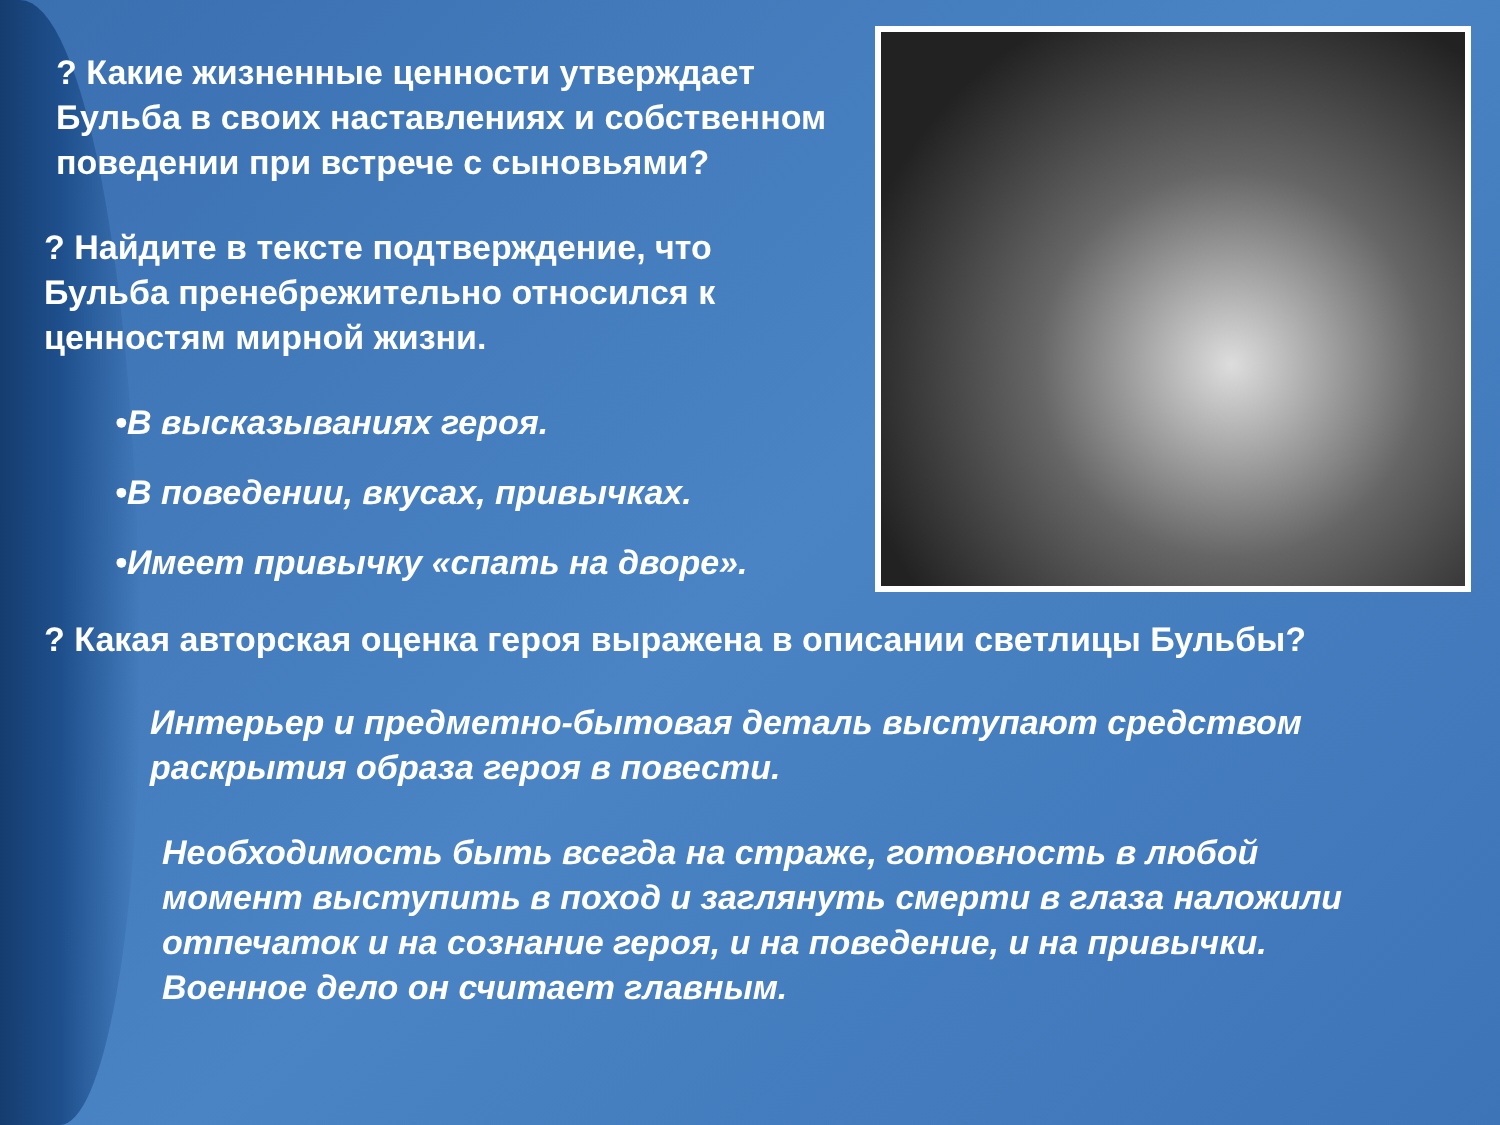? Какие жизненные ценности утверждает Бульба в своих наставлениях и собственном поведении при встрече с сыновьями?
? Найдите в тексте подтверждение, что Бульба пренебрежительно относился к ценностям мирной жизни.
•В высказываниях героя.
•В поведении, вкусах, привычках.
•Имеет привычку «спать на дворе».
? Какая авторская оценка героя выражена в описании светлицы Бульбы?
Интерьер и предметно-бытовая деталь выступают средством раскрытия образа героя в повести.
Необходимость быть всегда на страже, готовность в любой момент выступить в поход и заглянуть смерти в глаза наложили отпечаток и на сознание героя, и на поведение, и на привычки. Военное дело он считает главным.